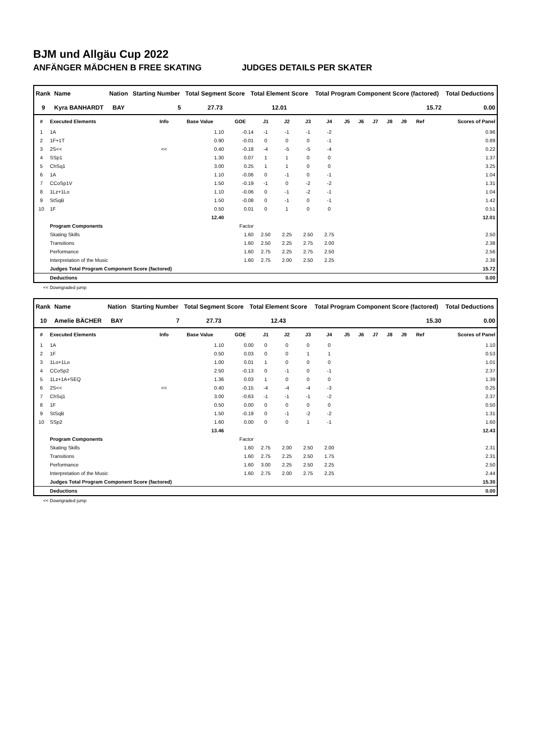BJM und Allgäu Cup 2022
ANFÄNGER MÄDCHEN B FREE SKATING JUDGES DETAILS PER SKATER
| Rank | Name | Nation | Starting Number | Total Segment Score | Total Element Score | Total Program Component Score (factored) | Total Deductions |
| --- | --- | --- | --- | --- | --- | --- | --- |
| 9 | Kyra BANHARDT | BAY | 5 | 27.73 | 12.01 | 15.72 | 0.00 |
| # | Executed Elements | Info | Base Value | GOE | J1 | J2 | J3 | J4 | J5 | J6 | J7 | J8 | J9 | Ref | Scores of Panel |
| --- | --- | --- | --- | --- | --- | --- | --- | --- | --- | --- | --- | --- | --- | --- | --- |
| 1 | 1A | | 1.10 | -0.14 | -1 | -1 | -1 | -2 | | | | | | | 0.96 |
| 2 | 1F+1T | | 0.90 | -0.01 | 0 | 0 | 0 | -1 | | | | | | | 0.89 |
| 3 | 2S<< | << | 0.40 | -0.18 | -4 | -5 | -5 | -4 | | | | | | | 0.22 |
| 4 | SSp1 | | 1.30 | 0.07 | 1 | 1 | 0 | 0 | | | | | | | 1.37 |
| 5 | ChSq1 | | 3.00 | 0.25 | 1 | 1 | 0 | 0 | | | | | | | 3.25 |
| 6 | 1A | | 1.10 | -0.06 | 0 | -1 | 0 | -1 | | | | | | | 1.04 |
| 7 | CCoSp1V | | 1.50 | -0.19 | -1 | 0 | -2 | -2 | | | | | | | 1.31 |
| 8 | 1Lz+1Lo | | 1.10 | -0.06 | 0 | -1 | -2 | -1 | | | | | | | 1.04 |
| 9 | StSqB | | 1.50 | -0.08 | 0 | -1 | 0 | -1 | | | | | | | 1.42 |
| 10 | 1F | | 0.50 | 0.01 | 0 | 1 | 0 | 0 | | | | | | | 0.51 |
| | | | 12.40 | | | | | | | | | | | | 12.01 |
| | Program Components | | | Factor | | | | | | | | | | | |
| | Skating Skills | | | 1.60 | 2.50 | 2.25 | 2.50 | 2.75 | | | | | | | 2.50 |
| | Transitions | | | 1.60 | 2.50 | 2.25 | 2.75 | 2.00 | | | | | | | 2.38 |
| | Performance | | | 1.60 | 2.75 | 2.25 | 2.75 | 2.50 | | | | | | | 2.56 |
| | Interpretation of the Music | | | 1.60 | 2.75 | 2.00 | 2.50 | 2.25 | | | | | | | 2.38 |
| | Judges Total Program Component Score (factored) | | | | | | | | | | | | | | 15.72 |
| | Deductions | | | | | | | | | | | | | | 0.00 |
<< Downgraded jump
| Rank | Name | Nation | Starting Number | Total Segment Score | Total Element Score | Total Program Component Score (factored) | Total Deductions |
| --- | --- | --- | --- | --- | --- | --- | --- |
| 10 | Amelie BÄCHER | BAY | 7 | 27.73 | 12.43 | 15.30 | 0.00 |
| # | Executed Elements | Info | Base Value | GOE | J1 | J2 | J3 | J4 | J5 | J6 | J7 | J8 | J9 | Ref | Scores of Panel |
| --- | --- | --- | --- | --- | --- | --- | --- | --- | --- | --- | --- | --- | --- | --- | --- |
| 1 | 1A | | 1.10 | 0.00 | 0 | 0 | 0 | 0 | | | | | | | 1.10 |
| 2 | 1F | | 0.50 | 0.03 | 0 | 0 | 1 | 1 | | | | | | | 0.53 |
| 3 | 1Lo+1Lo | | 1.00 | 0.01 | 1 | 0 | 0 | 0 | | | | | | | 1.01 |
| 4 | CCoSp2 | | 2.50 | -0.13 | 0 | -1 | 0 | -1 | | | | | | | 2.37 |
| 5 | 1Lz+1A+SEQ | | 1.36 | 0.03 | 1 | 0 | 0 | 0 | | | | | | | 1.39 |
| 6 | 2S<< | << | 0.40 | -0.15 | -4 | -4 | -4 | -3 | | | | | | | 0.25 |
| 7 | ChSq1 | | 3.00 | -0.63 | -1 | -1 | -1 | -2 | | | | | | | 2.37 |
| 8 | 1F | | 0.50 | 0.00 | 0 | 0 | 0 | 0 | | | | | | | 0.50 |
| 9 | StSqB | | 1.50 | -0.19 | 0 | -1 | -2 | -2 | | | | | | | 1.31 |
| 10 | SSp2 | | 1.60 | 0.00 | 0 | 0 | 1 | -1 | | | | | | | 1.60 |
| | | | 13.46 | | | | | | | | | | | | 12.43 |
| | Program Components | | | Factor | | | | | | | | | | | |
| | Skating Skills | | | 1.60 | 2.75 | 2.00 | 2.50 | 2.00 | | | | | | | 2.31 |
| | Transitions | | | 1.60 | 2.75 | 2.25 | 2.50 | 1.75 | | | | | | | 2.31 |
| | Performance | | | 1.60 | 3.00 | 2.25 | 2.50 | 2.25 | | | | | | | 2.50 |
| | Interpretation of the Music | | | 1.60 | 2.75 | 2.00 | 2.75 | 2.25 | | | | | | | 2.44 |
| | Judges Total Program Component Score (factored) | | | | | | | | | | | | | | 15.30 |
| | Deductions | | | | | | | | | | | | | | 0.00 |
<< Downgraded jump